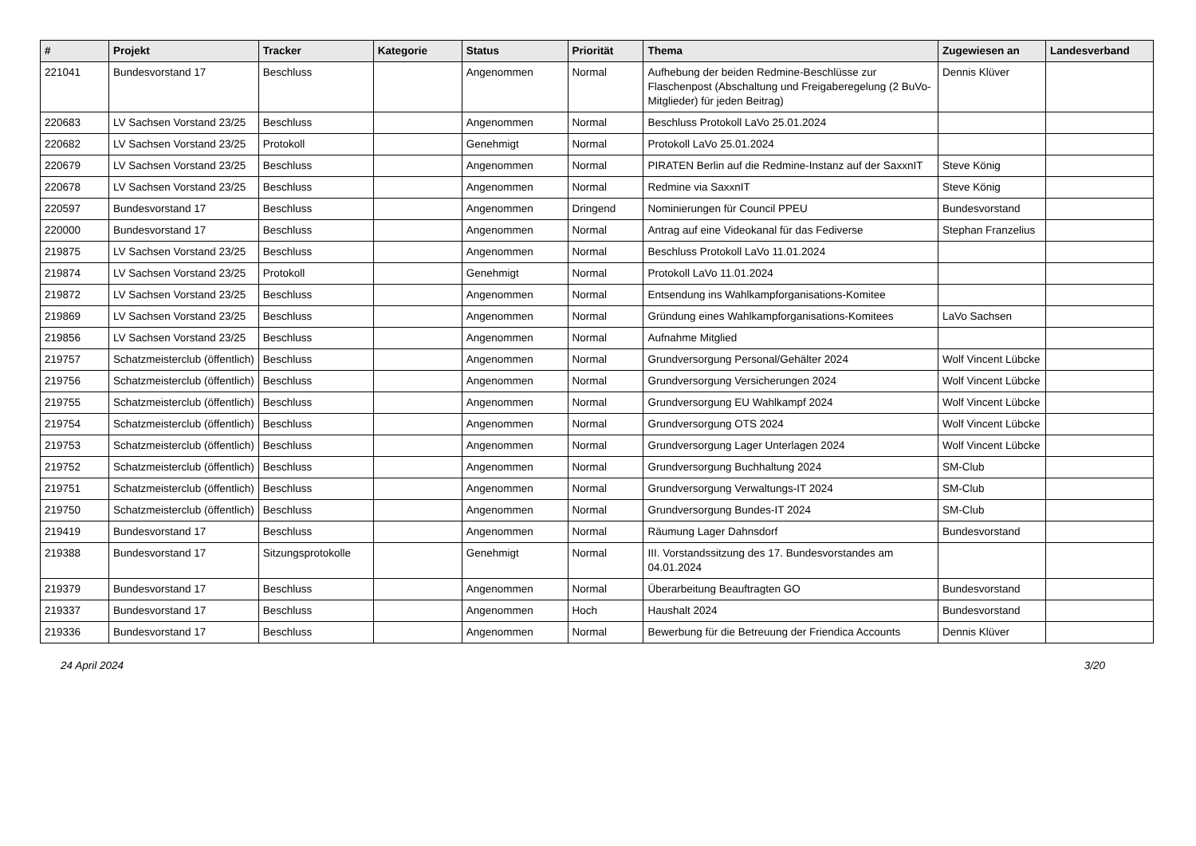| # | Projekt | Tracker | Kategorie | Status | Priorität | Thema | Zugewiesen an | Landesverband |
| --- | --- | --- | --- | --- | --- | --- | --- | --- |
| 221041 | Bundesvorstand 17 | Beschluss | | Angenommen | Normal | Aufhebung der beiden Redmine-Beschlüsse zur Flaschenpost (Abschaltung und Freigaberegelung (2 BuVo-Mitglieder) für jeden Beitrag) | Dennis Klüver | |
| 220683 | LV Sachsen Vorstand 23/25 | Beschluss | | Angenommen | Normal | Beschluss Protokoll LaVo 25.01.2024 | | |
| 220682 | LV Sachsen Vorstand 23/25 | Protokoll | | Genehmigt | Normal | Protokoll LaVo 25.01.2024 | | |
| 220679 | LV Sachsen Vorstand 23/25 | Beschluss | | Angenommen | Normal | PIRATEN Berlin auf die Redmine-Instanz auf der SaxxnIT | Steve König | |
| 220678 | LV Sachsen Vorstand 23/25 | Beschluss | | Angenommen | Normal | Redmine via SaxxnIT | Steve König | |
| 220597 | Bundesvorstand 17 | Beschluss | | Angenommen | Dringend | Nominierungen für Council PPEU | Bundesvorstand | |
| 220000 | Bundesvorstand 17 | Beschluss | | Angenommen | Normal | Antrag auf eine Videokanal für das Fediverse | Stephan Franzelius | |
| 219875 | LV Sachsen Vorstand 23/25 | Beschluss | | Angenommen | Normal | Beschluss Protokoll LaVo 11.01.2024 | | |
| 219874 | LV Sachsen Vorstand 23/25 | Protokoll | | Genehmigt | Normal | Protokoll LaVo 11.01.2024 | | |
| 219872 | LV Sachsen Vorstand 23/25 | Beschluss | | Angenommen | Normal | Entsendung ins Wahlkampforganisations-Komitee | | |
| 219869 | LV Sachsen Vorstand 23/25 | Beschluss | | Angenommen | Normal | Gründung eines Wahlkampforganisations-Komitees | LaVo Sachsen | |
| 219856 | LV Sachsen Vorstand 23/25 | Beschluss | | Angenommen | Normal | Aufnahme Mitglied | | |
| 219757 | Schatzmeisterclub (öffentlich) | Beschluss | | Angenommen | Normal | Grundversorgung Personal/Gehälter 2024 | Wolf Vincent Lübcke | |
| 219756 | Schatzmeisterclub (öffentlich) | Beschluss | | Angenommen | Normal | Grundversorgung Versicherungen 2024 | Wolf Vincent Lübcke | |
| 219755 | Schatzmeisterclub (öffentlich) | Beschluss | | Angenommen | Normal | Grundversorgung EU Wahlkampf 2024 | Wolf Vincent Lübcke | |
| 219754 | Schatzmeisterclub (öffentlich) | Beschluss | | Angenommen | Normal | Grundversorgung OTS 2024 | Wolf Vincent Lübcke | |
| 219753 | Schatzmeisterclub (öffentlich) | Beschluss | | Angenommen | Normal | Grundversorgung Lager Unterlagen 2024 | Wolf Vincent Lübcke | |
| 219752 | Schatzmeisterclub (öffentlich) | Beschluss | | Angenommen | Normal | Grundversorgung Buchhaltung 2024 | SM-Club | |
| 219751 | Schatzmeisterclub (öffentlich) | Beschluss | | Angenommen | Normal | Grundversorgung Verwaltungs-IT 2024 | SM-Club | |
| 219750 | Schatzmeisterclub (öffentlich) | Beschluss | | Angenommen | Normal | Grundversorgung Bundes-IT 2024 | SM-Club | |
| 219419 | Bundesvorstand 17 | Beschluss | | Angenommen | Normal | Räumung Lager Dahnsdorf | Bundesvorstand | |
| 219388 | Bundesvorstand 17 | Sitzungsprotokolle | | Genehmigt | Normal | III. Vorstandssitzung des 17. Bundesvorstandes am 04.01.2024 | | |
| 219379 | Bundesvorstand 17 | Beschluss | | Angenommen | Normal | Überarbeitung Beauftragten GO | Bundesvorstand | |
| 219337 | Bundesvorstand 17 | Beschluss | | Angenommen | Hoch | Haushalt 2024 | Bundesvorstand | |
| 219336 | Bundesvorstand 17 | Beschluss | | Angenommen | Normal | Bewerbung für die Betreuung der Friendica Accounts | Dennis Klüver | |
24 April 2024 3/20